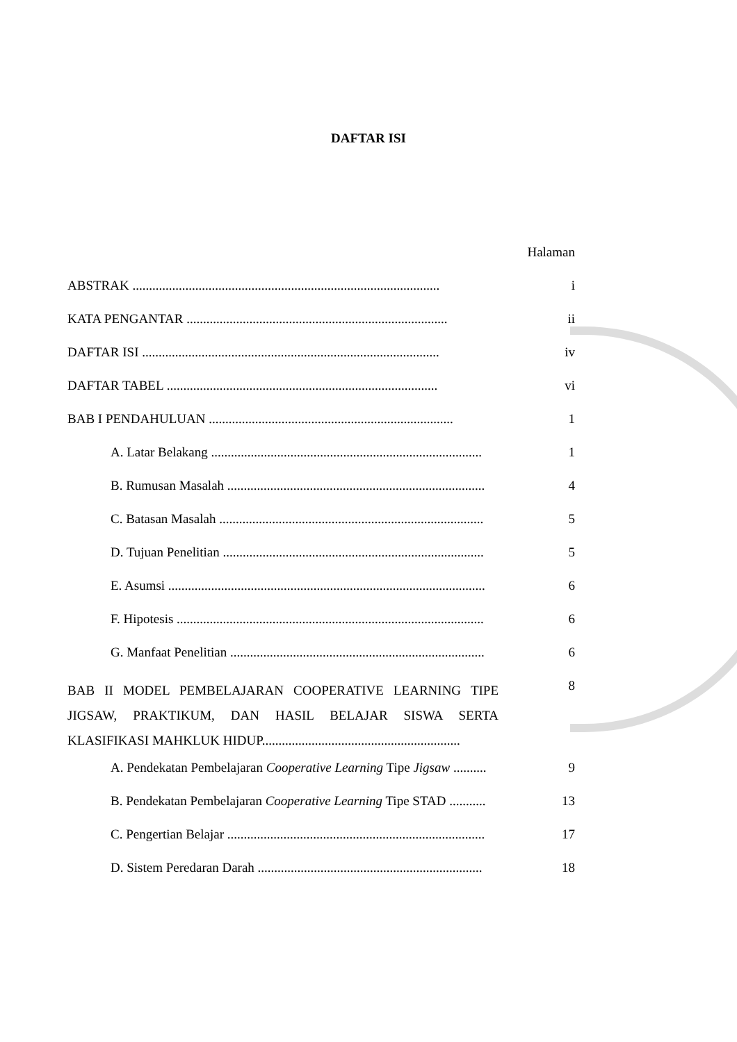DAFTAR ISI
Halaman
ABSTRAK ............................................................................................. i
KATA PENGANTAR ............................................................................... ii
DAFTAR ISI .......................................................................................... iv
DAFTAR TABEL .................................................................................. vi
BAB I PENDAHULUAN .......................................................................... 1
A. Latar Belakang .................................................................................. 1
B. Rumusan Masalah .............................................................................. 4
C. Batasan Masalah ................................................................................ 5
D. Tujuan Penelitian ............................................................................... 5
E. Asumsi ................................................................................................ 6
F. Hipotesis ............................................................................................. 6
G. Manfaat Penelitian ............................................................................. 6
BAB II MODEL PEMBELAJARAN COOPERATIVE LEARNING TIPE JIGSAW, PRAKTIKUM, DAN HASIL BELAJAR SISWA SERTA KLASIFIKASI MAHKLUK HIDUP............................................................
8
A. Pendekatan Pembelajaran Cooperative Learning Tipe Jigsaw .......... 9
B. Pendekatan Pembelajaran Cooperative Learning Tipe STAD ........... 13
C. Pengertian Belajar .............................................................................. 17
D. Sistem Peredaran Darah .................................................................... 18